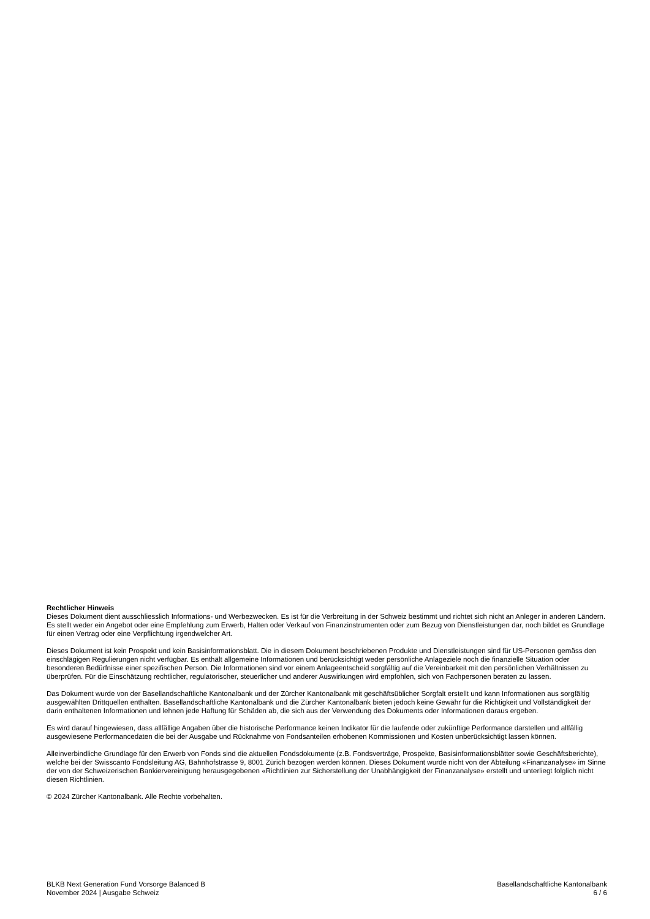Rechtlicher Hinweis
Dieses Dokument dient ausschliesslich Informations- und Werbezwecken. Es ist für die Verbreitung in der Schweiz bestimmt und richtet sich nicht an Anleger in anderen Ländern. Es stellt weder ein Angebot oder eine Empfehlung zum Erwerb, Halten oder Verkauf von Finanzinstrumenten oder zum Bezug von Dienstleistungen dar, noch bildet es Grundlage für einen Vertrag oder eine Verpflichtung irgendwelcher Art.
Dieses Dokument ist kein Prospekt und kein Basisinformationsblatt. Die in diesem Dokument beschriebenen Produkte und Dienstleistungen sind für US-Personen gemäss den einschlägigen Regulierungen nicht verfügbar. Es enthält allgemeine Informationen und berücksichtigt weder persönliche Anlageziele noch die finanzielle Situation oder besonderen Bedürfnisse einer spezifischen Person. Die Informationen sind vor einem Anlageentscheid sorgfältig auf die Vereinbarkeit mit den persönlichen Verhältnissen zu überprüfen. Für die Einschätzung rechtlicher, regulatorischer, steuerlicher und anderer Auswirkungen wird empfohlen, sich von Fachpersonen beraten zu lassen.
Das Dokument wurde von der Basellandschaftliche Kantonalbank und der Zürcher Kantonalbank mit geschäftsüblicher Sorgfalt erstellt und kann Informationen aus sorgfältig ausgewählten Drittquellen enthalten. Basellandschaftliche Kantonalbank und die Zürcher Kantonalbank bieten jedoch keine Gewähr für die Richtigkeit und Vollständigkeit der darin enthaltenen Informationen und lehnen jede Haftung für Schäden ab, die sich aus der Verwendung des Dokuments oder Informationen daraus ergeben.
Es wird darauf hingewiesen, dass allfällige Angaben über die historische Performance keinen Indikator für die laufende oder zukünftige Performance darstellen und allfällig ausgewiesene Performancedaten die bei der Ausgabe und Rücknahme von Fondsanteilen erhobenen Kommissionen und Kosten unberücksichtigt lassen können.
Alleinverbindliche Grundlage für den Erwerb von Fonds sind die aktuellen Fondsdokumente (z.B. Fondsverträge, Prospekte, Basisinformationsblätter sowie Geschäftsberichte), welche bei der Swisscanto Fondsleitung AG, Bahnhofstrasse 9, 8001 Zürich bezogen werden können. Dieses Dokument wurde nicht von der Abteilung «Finanzanalyse» im Sinne der von der Schweizerischen Bankiervereinigung herausgegebenen «Richtlinien zur Sicherstellung der Unabhängigkeit der Finanzanalyse» erstellt und unterliegt folglich nicht diesen Richtlinien.
© 2024 Zürcher Kantonalbank. Alle Rechte vorbehalten.
BLKB Next Generation Fund Vorsorge Balanced B
November 2024 | Ausgabe Schweiz
Basellandschaftliche Kantonalbank
6 / 6